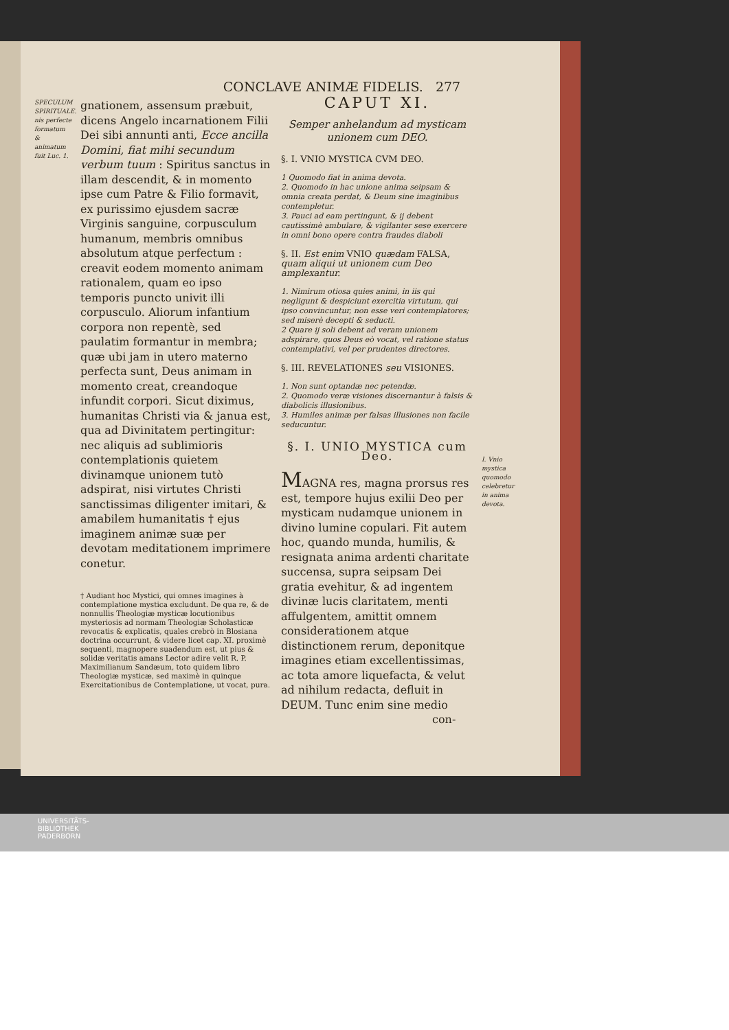CONCLAVE ANIMÆ FIDELIS. 277
SPECULUM SPIRITUALE. nis perfecte formatum & animatum fuit Luc. 1.
gnationem, assensum præbuit, dicens Angelo incarnationem Filii Dei sibi annunti anti, Ecce ancilla Domini, fiat mihi secundum verbum tuum : Spiritus sanctus in illam descendit, & in momento ipse cum Patre & Filio formavit, ex purissimo ejusdem sacræ Virginis sanguine, corpusculum humanum, membris omnibus absolutum atque perfectum : creavit eodem momento animam rationalem, quam eo ipso temporis puncto univit illi corpusculo. Aliorum infantium corpora non repentè, sed paulatim formantur in membra; quæ ubi jam in utero materno perfecta sunt, Deus animam in momento creat, creandoque infundit corpori. Sicut diximus, humanitas Christi via & janua est, qua ad Divinitatem pertingitur: nec aliquis ad sublimioris contemplationis quietem divinamque unionem tutò adspirat, nisi virtutes Christi sanctissimas diligenter imitari, & amabilem humanitatis † ejus imaginem animæ suæ per devotam meditationem imprimere conetur.
† Audiant hoc Mystici, qui omnes imagines à contemplatione mystica excludunt. De qua re, & de nonnullis Theologiæ mysticæ locutionibus mysteriosis ad normam Theologiæ Scholasticæ revocatis & explicatis, quales crebrò in Blosiana doctrina occurrunt, & videre licet cap. XI. proximè sequenti, magnopere suadendum est, ut pius & solidæ veritatis amans Lector adire velit R. P. Maximilianum Sandæum, toto quidem libro Theologiæ mysticæ, sed maximè in quinque Exercitationibus de Contemplatione, ut vocat, pura.
CAPUT XI.
Semper anhelandum ad mysticam unionem cum DEO.
§. I. VNIO MYSTICA CVM DEO.
1 Quomodo fiat in anima devota.
2. Quomodo in hac unione anima seipsam & omnia creata perdat, & Deum sine imaginibus contempletur.
3. Pauci ad eam pertingunt, & ij debent cautissimè ambulare, & vigilanter sese exercere in omni bono opere contra fraudes diaboli
§. II. Est enim VNIO quædam FALSA, quam aliqui ut unionem cum Deo amplexantur.
1. Nimirum otiosa quies animi, in iis qui negligunt & despiciunt exercitia virtutum, qui ipso convincuntur, non esse veri contemplatores; sed miserè decepti & seducti.
2 Quare ij soli debent ad veram unionem adspirare, quos Deus eò vocat, vel ratione status contemplativi, vel per prudentes directores.
§. III. REVELATIONES seu VISIONES.
1. Non sunt optandæ nec petendæ.
2. Quomodo veræ visiones discernantur à falsis & diabolicis illusionibus.
3. Humiles animæ per falsas illusiones non facile seducuntur.
§. I. UNIO MYSTICA cum Deo.
MAGNA res, magna prorsus res est, tempore hujus exilii Deo per mysticam nudamque unionem in divino lumine copulari. Fit autem hoc, quando munda, humilis, & resignata anima ardenti charitate succensa, supra seipsam Dei gratia evehitur, & ad ingentem divinæ lucis claritatem, menti affulgentem, amittit omnem considerationem atque distinctionem rerum, deponitque imagines etiam excellentissimas, ac tota amore liquefacta, & velut ad nihilum redacta, defluit in DEUM. Tunc enim sine medio
con-
I. Vnio mystica quomodo celebretur in anima devota.
UNIVERSITÄTS-
BIBLIOTHEK
PADERBORN